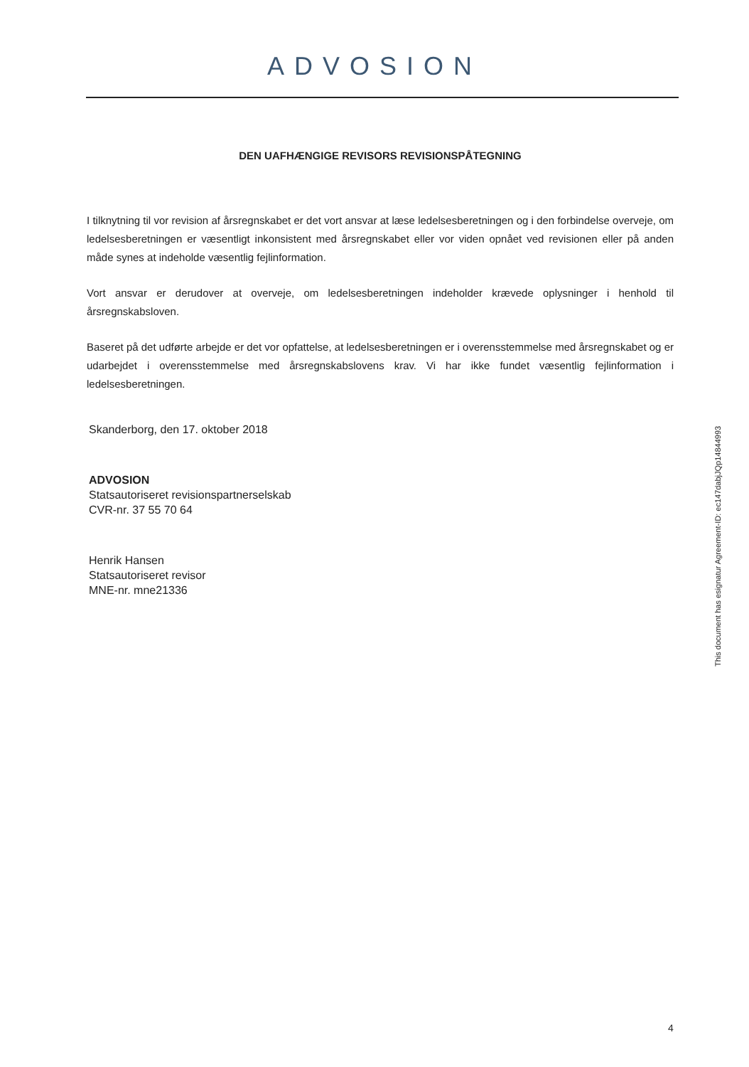ADVOSION
DEN UAFHÆNGIGE REVISORS REVISIONSPÅTEGNING
I tilknytning til vor revision af årsregnskabet er det vort ansvar at læse ledelsesberetningen og i den forbindelse overveje, om ledelsesberetningen er væsentligt inkonsistent med årsregnskabet eller vor viden opnået ved revisionen eller på anden måde synes at indeholde væsentlig fejlinformation.
Vort ansvar er derudover at overveje, om ledelsesberetningen indeholder krævede oplysninger i henhold til årsregnskabsloven.
Baseret på det udførte arbejde er det vor opfattelse, at ledelsesberetningen er i overensstemmelse med årsregnskabet og er udarbejdet i overensstemmelse med årsregnskabslovens krav. Vi har ikke fundet væsentlig fejlinformation i ledelsesberetningen.
Skanderborg, den 17. oktober 2018
ADVOSION
Statsautoriseret revisionspartnerselskab
CVR-nr. 37 55 70 64
Henrik Hansen
Statsautoriseret revisor
MNE-nr. mne21336
This document has esignatur Agreement-ID: ec147dabjJQp14844993
4